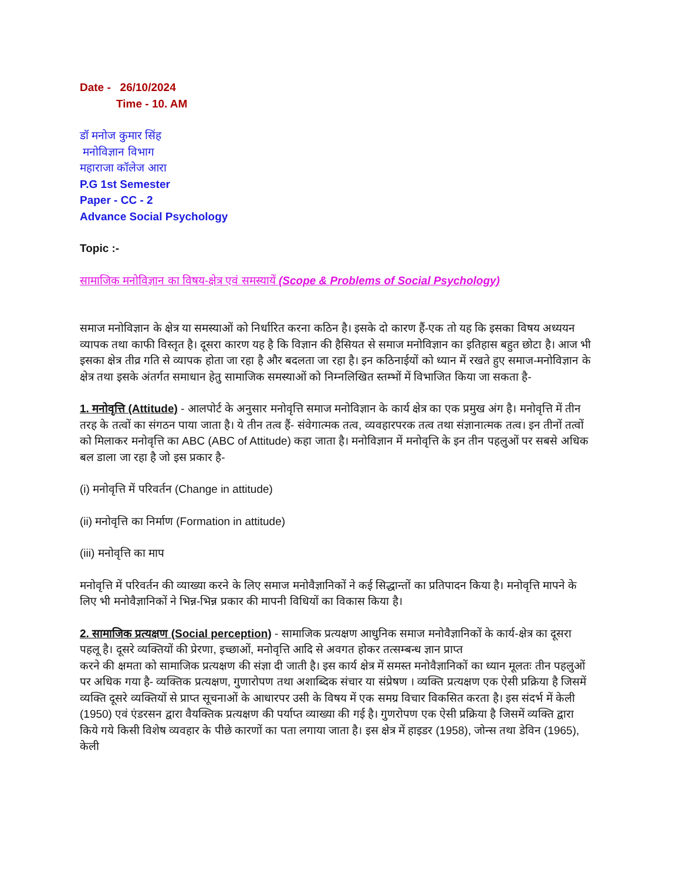Date - 26/10/2024
Time - 10. AM
डॉ मनोज कुमार सिंह
मनोविज्ञान विभाग
महाराजा कॉलेज आरा
P.G 1st Semester
Paper - CC - 2
Advance Social Psychology
Topic :-
सामाजिक मनोविज्ञान का विषय-क्षेत्र एवं समस्यायें (Scope & Problems of Social Psychology)
समाज मनोविज्ञान के क्षेत्र या समस्याओं को निर्धारित करना कठिन है। इसके दो कारण हैं-एक तो यह कि इसका विषय अध्ययन व्यापक तथा काफी विस्तृत है। दूसरा कारण यह है कि विज्ञान की हैसियत से समाज मनोविज्ञान का इतिहास बहुत छोटा है। आज भी इसका क्षेत्र तीव्र गति से व्यापक होता जा रहा है और बदलता जा रहा है। इन कठिनाईयों को ध्यान में रखते हुए समाज-मनोविज्ञान के क्षेत्र तथा इसके अंतर्गत समाधान हेतु सामाजिक समस्याओं को निम्नलिखित स्तम्भों में विभाजित किया जा सकता है-
1. मनोवृत्ति (Attitude) - आलपोर्ट के अनुसार मनोवृत्ति समाज मनोविज्ञान के कार्य क्षेत्र का एक प्रमुख अंग है। मनोवृत्ति में तीन तरह के तत्वों का संगठन पाया जाता है। ये तीन तत्व हैं- संवेगात्मक तत्व, व्यवहारपरक तत्व तथा संज्ञानात्मक तत्व। इन तीनों तत्वों को मिलाकर मनोवृत्ति का ABC (ABC of Attitude) कहा जाता है। मनोविज्ञान में मनोवृत्ति के इन तीन पहलुओं पर सबसे अधिक बल डाला जा रहा है जो इस प्रकार है-
(i) मनोवृत्ति में परिवर्तन (Change in attitude)
(ii) मनोवृत्ति का निर्माण (Formation in attitude)
(iii) मनोवृत्ति का माप
मनोवृत्ति में परिवर्तन की व्याख्या करने के लिए समाज मनोवैज्ञानिकों ने कई सिद्धान्तों का प्रतिपादन किया है। मनोवृत्ति मापने के लिए भी मनोवैज्ञानिकों ने भिन्न-भिन्न प्रकार की मापनी विधियों का विकास किया है।
2. सामाजिक प्रत्यक्षण (Social perception) - सामाजिक प्रत्यक्षण आधुनिक समाज मनोवैज्ञानिकों के कार्य-क्षेत्र का दूसरा पहलू है। दूसरे व्यक्तियों की प्रेरणा, इच्छाओं, मनोवृत्ति आदि से अवगत होकर तत्सम्बन्ध ज्ञान प्राप्त
करने की क्षमता को सामाजिक प्रत्यक्षण की संज्ञा दी जाती है। इस कार्य क्षेत्र में समस्त मनोवैज्ञानिकों का ध्यान मूलतः तीन पहलुओं पर अधिक गया है- व्यक्तिक प्रत्यक्षण, गुणारोपण तथा अशाब्दिक संचार या संप्रेषण । व्यक्ति प्रत्यक्षण एक ऐसी प्रक्रिया है जिसमें व्यक्ति दूसरे व्यक्तियों से प्राप्त सूचनाओं के आधारपर उसी के विषय में एक समग्र विचार विकसित करता है। इस संदर्भ में केली (1950) एवं एंडरसन द्वारा वैयक्तिक प्रत्यक्षण की पर्याप्त व्याख्या की गई है। गुणरोपण एक ऐसी प्रक्रिया है जिसमें व्यक्ति द्वारा किये गये किसी विशेष व्यवहार के पीछे कारणों का पता लगाया जाता है। इस क्षेत्र में हाइडर (1958), जोन्स तथा डेविन (1965), केली